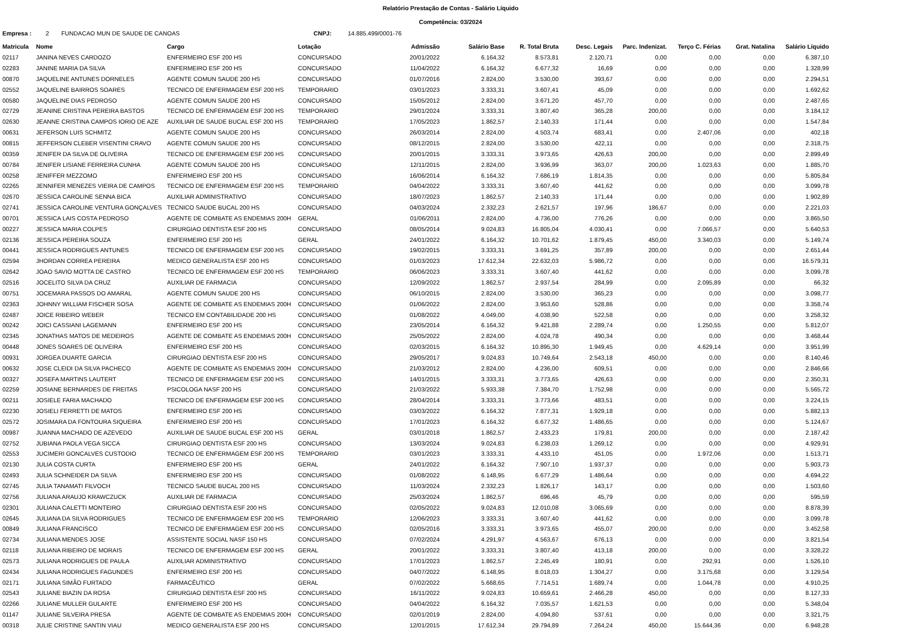Relatório Prestação de Contas - Salário Líquido
Competência: 03/2024
Empresa : 2 FUNDACAO MUN DE SAUDE DE CANOAS CNPJ: 14.885.499/0001-76
| Matricula | Nome | Cargo | Lotação | Admissão | Salário Base | R. Total Bruta | Desc. Legais | Parc. Indenizat. | Terço C. Férias | Grat. Natalina | Salário Líquido |
| --- | --- | --- | --- | --- | --- | --- | --- | --- | --- | --- | --- |
| 02117 | JANINA NEVES CARDOZO | ENFERMEIRO ESF 200 HS | CONCURSADO | 20/01/2022 | 6.164,32 | 8.573,81 | 2.120,71 | 0,00 | 0,00 | 0,00 | 6.387,10 |
| 02283 | JANINE MARIA DA SILVA | ENFERMEIRO ESF 200 HS | CONCURSADO | 11/04/2022 | 6.164,32 | 6.677,32 | 16,69 | 0,00 | 0,00 | 0,00 | 1.328,99 |
| 00870 | JAQUELINE ANTUNES DORNELES | AGENTE COMUN SAUDE 200 HS | CONCURSADO | 01/07/2016 | 2.824,00 | 3.530,00 | 393,67 | 0,00 | 0,00 | 0,00 | 2.294,51 |
| 02552 | JAQUELINE BAIRROS SOARES | TECNICO DE ENFERMAGEM ESF 200 HS | TEMPORARIO | 03/01/2023 | 3.333,31 | 3.607,41 | 45,09 | 0,00 | 0,00 | 0,00 | 1.692,62 |
| 00580 | JAQUELINE DIAS PEDROSO | AGENTE COMUN SAUDE 200 HS | CONCURSADO | 15/05/2012 | 2.824,00 | 3.671,20 | 457,70 | 0,00 | 0,00 | 0,00 | 2.487,65 |
| 02729 | JEANINE CRISTINA PEREIRA BASTOS | TECNICO DE ENFERMAGEM ESF 200 HS | TEMPORARIO | 29/01/2024 | 3.333,31 | 3.807,40 | 365,28 | 200,00 | 0,00 | 0,00 | 3.184,12 |
| 02630 | JEANNE CRISTINA CAMPOS IORIO DE AZE | AUXILIAR DE SAUDE BUCAL ESF 200 HS | TEMPORARIO | 17/05/2023 | 1.862,57 | 2.140,33 | 171,44 | 0,00 | 0,00 | 0,00 | 1.547,84 |
| 00631 | JEFERSON LUIS SCHMITZ | AGENTE COMUN SAUDE 200 HS | CONCURSADO | 26/03/2014 | 2.824,00 | 4.503,74 | 683,41 | 0,00 | 2.407,06 | 0,00 | 402,18 |
| 00815 | JEFFERSON CLEBER VISENTINI CRAVO | AGENTE COMUN SAUDE 200 HS | CONCURSADO | 08/12/2015 | 2.824,00 | 3.530,00 | 422,11 | 0,00 | 0,00 | 0,00 | 2.318,75 |
| 00359 | JENIFER DA SILVA DE OLIVEIRA | TECNICO DE ENFERMAGEM ESF 200 HS | CONCURSADO | 20/01/2015 | 3.333,31 | 3.973,65 | 426,63 | 200,00 | 0,00 | 0,00 | 2.899,49 |
| 00784 | JENIFER LISIANE FERREIRA CUNHA | AGENTE COMUN SAUDE 200 HS | CONCURSADO | 12/11/2015 | 2.824,00 | 3.936,99 | 363,07 | 200,00 | 1.023,63 | 0,00 | 1.885,70 |
| 00258 | JENIFFER MEZZOMO | ENFERMEIRO ESF 200 HS | CONCURSADO | 16/06/2014 | 6.164,32 | 7.686,19 | 1.814,35 | 0,00 | 0,00 | 0,00 | 5.805,84 |
| 02265 | JENNIFER MENEZES VIEIRA DE CAMPOS | TECNICO DE ENFERMAGEM ESF 200 HS | TEMPORARIO | 04/04/2022 | 3.333,31 | 3.607,40 | 441,62 | 0,00 | 0,00 | 0,00 | 3.099,78 |
| 02670 | JESSICA CAROLINE SENNA BICA | AUXILIAR ADMINISTRATIVO | CONCURSADO | 18/07/2023 | 1.862,57 | 2.140,33 | 171,44 | 0,00 | 0,00 | 0,00 | 1.902,89 |
| 02741 | JESSICA CAROLINE VENTURA GONÇALVES | TECNICO SAUDE BUCAL 200 HS | CONCURSADO | 04/03/2024 | 2.332,23 | 2.621,57 | 197,96 | 186,67 | 0,00 | 0,00 | 2.221,03 |
| 00701 | JESSICA LAIS COSTA PEDROSO | AGENTE DE COMBATE AS ENDEMIAS 200H | GERAL | 01/06/2011 | 2.824,00 | 4.736,00 | 776,26 | 0,00 | 0,00 | 0,00 | 3.865,50 |
| 00227 | JESSICA MARIA COLPES | CIRURGIAO DENTISTA ESF 200 HS | CONCURSADO | 08/05/2014 | 9.024,83 | 16.805,04 | 4.030,41 | 0,00 | 7.066,57 | 0,00 | 5.640,53 |
| 02136 | JESSICA PEREIRA SOUZA | ENFERMEIRO ESF 200 HS | GERAL | 24/01/2022 | 6.164,32 | 10.701,62 | 1.879,45 | 450,00 | 3.340,03 | 0,00 | 5.149,74 |
| 00441 | JESSICA RODRIGUES ANTUNES | TECNICO DE ENFERMAGEM ESF 200 HS | CONCURSADO | 19/02/2015 | 3.333,31 | 3.691,25 | 357,89 | 200,00 | 0,00 | 0,00 | 2.651,44 |
| 02594 | JHORDAN CORREA PEREIRA | MEDICO GENERALISTA ESF 200 HS | CONCURSADO | 01/03/2023 | 17.612,34 | 22.632,03 | 5.986,72 | 0,00 | 0,00 | 0,00 | 16.579,31 |
| 02642 | JOAO SAVIO MOTTA DE CASTRO | TECNICO DE ENFERMAGEM ESF 200 HS | TEMPORARIO | 06/06/2023 | 3.333,31 | 3.607,40 | 441,62 | 0,00 | 0,00 | 0,00 | 3.099,78 |
| 02516 | JOCELITO SILVA DA CRUZ | AUXILIAR DE FARMACIA | CONCURSADO | 12/09/2022 | 1.862,57 | 2.937,54 | 284,99 | 0,00 | 2.095,89 | 0,00 | 66,32 |
| 00751 | JOCEMARA PASSOS DO AMARAL | AGENTE COMUN SAUDE 200 HS | CONCURSADO | 06/10/2015 | 2.824,00 | 3.530,00 | 365,23 | 0,00 | 0,00 | 0,00 | 3.098,77 |
| 02363 | JOHNNY WILLIAM FISCHER SOSA | AGENTE DE COMBATE AS ENDEMIAS 200H | CONCURSADO | 01/06/2022 | 2.824,00 | 3.953,60 | 528,86 | 0,00 | 0,00 | 0,00 | 3.358,74 |
| 02487 | JOICE RIBEIRO WEBER | TECNICO EM CONTABILIDADE 200 HS | CONCURSADO | 01/08/2022 | 4.049,00 | 4.038,90 | 522,58 | 0,00 | 0,00 | 0,00 | 3.258,32 |
| 00242 | JOICI CASSIANI LAGEMANN | ENFERMEIRO ESF 200 HS | CONCURSADO | 23/05/2014 | 6.164,32 | 9.421,88 | 2.289,74 | 0,00 | 1.250,55 | 0,00 | 5.812,07 |
| 02345 | JONATHAS MATOS DE MEDEIROS | AGENTE DE COMBATE AS ENDEMIAS 200H | CONCURSADO | 25/05/2022 | 2.824,00 | 4.024,78 | 490,34 | 0,00 | 0,00 | 0,00 | 3.468,44 |
| 00448 | JONES SOARES DE OLIVEIRA | ENFERMEIRO ESF 200 HS | CONCURSADO | 02/03/2015 | 6.164,32 | 10.895,30 | 1.949,45 | 0,00 | 4.629,14 | 0,00 | 3.951,99 |
| 00931 | JORGEA DUARTE GARCIA | CIRURGIAO DENTISTA ESF 200 HS | CONCURSADO | 29/05/2017 | 9.024,83 | 10.749,64 | 2.543,18 | 450,00 | 0,00 | 0,00 | 8.140,46 |
| 00632 | JOSE CLEIDI DA SILVA PACHECO | AGENTE DE COMBATE AS ENDEMIAS 200H | CONCURSADO | 21/03/2012 | 2.824,00 | 4.236,00 | 609,51 | 0,00 | 0,00 | 0,00 | 2.846,66 |
| 00327 | JOSEFA MARTINS LAUTERT | TECNICO DE ENFERMAGEM ESF 200 HS | CONCURSADO | 14/01/2015 | 3.333,31 | 3.773,65 | 426,63 | 0,00 | 0,00 | 0,00 | 2.350,31 |
| 02259 | JOSIANE BERNARDES DE FREITAS | PSICOLOGA NASF 200 HS | CONCURSADO | 21/03/2022 | 5.933,38 | 7.384,70 | 1.752,98 | 0,00 | 0,00 | 0,00 | 5.565,72 |
| 00211 | JOSIELE FARIA MACHADO | TECNICO DE ENFERMAGEM ESF 200 HS | CONCURSADO | 28/04/2014 | 3.333,31 | 3.773,66 | 483,51 | 0,00 | 0,00 | 0,00 | 3.224,15 |
| 02230 | JOSIELI FERRETTI DE MATOS | ENFERMEIRO ESF 200 HS | CONCURSADO | 03/03/2022 | 6.164,32 | 7.877,31 | 1.929,18 | 0,00 | 0,00 | 0,00 | 5.882,13 |
| 02572 | JOSIMARA DA FONTOURA SIQUEIRA | ENFERMEIRO ESF 200 HS | CONCURSADO | 17/01/2023 | 6.164,32 | 6.677,32 | 1.486,65 | 0,00 | 0,00 | 0,00 | 5.124,67 |
| 00987 | JUANNA MACHADO DE AZEVEDO | AUXILIAR DE SAUDE BUCAL ESF 200 HS | GERAL | 03/01/2018 | 1.862,57 | 2.433,23 | 179,81 | 200,00 | 0,00 | 0,00 | 2.187,42 |
| 02752 | JUBIANA PAOLA VEGA SICCA | CIRURGIAO DENTISTA ESF 200 HS | CONCURSADO | 13/03/2024 | 9.024,83 | 6.238,03 | 1.269,12 | 0,00 | 0,00 | 0,00 | 4.929,91 |
| 02553 | JUCIMERI GONCALVES CUSTODIO | TECNICO DE ENFERMAGEM ESF 200 HS | TEMPORARIO | 03/01/2023 | 3.333,31 | 4.433,10 | 451,05 | 0,00 | 1.972,06 | 0,00 | 1.513,71 |
| 02130 | JULIA COSTA CURTA | ENFERMEIRO ESF 200 HS | GERAL | 24/01/2022 | 6.164,32 | 7.907,10 | 1.937,37 | 0,00 | 0,00 | 0,00 | 5.903,73 |
| 02493 | JULIA SCHNEIDER DA SILVA | ENFERMEIRO ESF 200 HS | CONCURSADO | 01/08/2022 | 6.148,95 | 6.677,29 | 1.486,64 | 0,00 | 0,00 | 0,00 | 4.694,22 |
| 02745 | JULIA TANAMATI FILVOCH | TECNICO SAUDE BUCAL 200 HS | CONCURSADO | 11/03/2024 | 2.332,23 | 1.826,17 | 143,17 | 0,00 | 0,00 | 0,00 | 1.503,60 |
| 02756 | JULIANA ARAUJO KRAWCZUCK | AUXILIAR DE FARMACIA | CONCURSADO | 25/03/2024 | 1.862,57 | 696,46 | 45,79 | 0,00 | 0,00 | 0,00 | 595,59 |
| 02301 | JULIANA CALETTI MONTEIRO | CIRURGIAO DENTISTA ESF 200 HS | CONCURSADO | 02/05/2022 | 9.024,83 | 12.010,08 | 3.065,69 | 0,00 | 0,00 | 0,00 | 8.878,39 |
| 02645 | JULIANA DA SILVA RODRIGUES | TECNICO DE ENFERMAGEM ESF 200 HS | TEMPORARIO | 12/06/2023 | 3.333,31 | 3.607,40 | 441,62 | 0,00 | 0,00 | 0,00 | 3.099,78 |
| 00849 | JULIANA FRANCISCO | TECNICO DE ENFERMAGEM ESF 200 HS | CONCURSADO | 02/05/2016 | 3.333,31 | 3.973,65 | 455,07 | 200,00 | 0,00 | 0,00 | 3.452,58 |
| 02734 | JULIANA MENDES JOSE | ASSISTENTE SOCIAL NASF 150 HS | CONCURSADO | 07/02/2024 | 4.291,97 | 4.563,67 | 676,13 | 0,00 | 0,00 | 0,00 | 3.821,54 |
| 02118 | JULIANA RIBEIRO DE MORAIS | TECNICO DE ENFERMAGEM ESF 200 HS | GERAL | 20/01/2022 | 3.333,31 | 3.807,40 | 413,18 | 200,00 | 0,00 | 0,00 | 3.328,22 |
| 02573 | JULIANA RODRIGUES DE PAULA | AUXILIAR ADMINISTRATIVO | CONCURSADO | 17/01/2023 | 1.862,57 | 2.245,49 | 180,91 | 0,00 | 292,91 | 0,00 | 1.526,10 |
| 02434 | JULIANA RODRIGUES FAGUNDES | ENFERMEIRO ESF 200 HS | CONCURSADO | 04/07/2022 | 6.148,95 | 8.018,03 | 1.304,27 | 0,00 | 3.175,68 | 0,00 | 3.129,54 |
| 02171 | JULIANA SIMÃO FURTADO | FARMACÊUTICO | GERAL | 07/02/2022 | 5.668,65 | 7.714,51 | 1.689,74 | 0,00 | 1.044,78 | 0,00 | 4.910,25 |
| 02543 | JULIANE BIAZIN DA ROSA | CIRURGIAO DENTISTA ESF 200 HS | CONCURSADO | 16/11/2022 | 9.024,83 | 10.659,61 | 2.466,28 | 450,00 | 0,00 | 0,00 | 8.127,33 |
| 02266 | JULIANE MULLER GULARTE | ENFERMEIRO ESF 200 HS | CONCURSADO | 04/04/2022 | 6.164,32 | 7.035,57 | 1.621,53 | 0,00 | 0,00 | 0,00 | 5.348,04 |
| 01147 | JULIANE SILVEIRA PRESA | AGENTE DE COMBATE AS ENDEMIAS 200H | CONCURSADO | 02/01/2019 | 2.824,00 | 4.094,80 | 537,61 | 0,00 | 0,00 | 0,00 | 3.321,75 |
| 00318 | JULIE CRISTINE SANTIN VIAU | MEDICO GENERALISTA ESF 200 HS | CONCURSADO | 12/01/2015 | 17.612,34 | 29.794,89 | 7.264,24 | 450,00 | 15.644,36 | 0,00 | 6.948,28 |